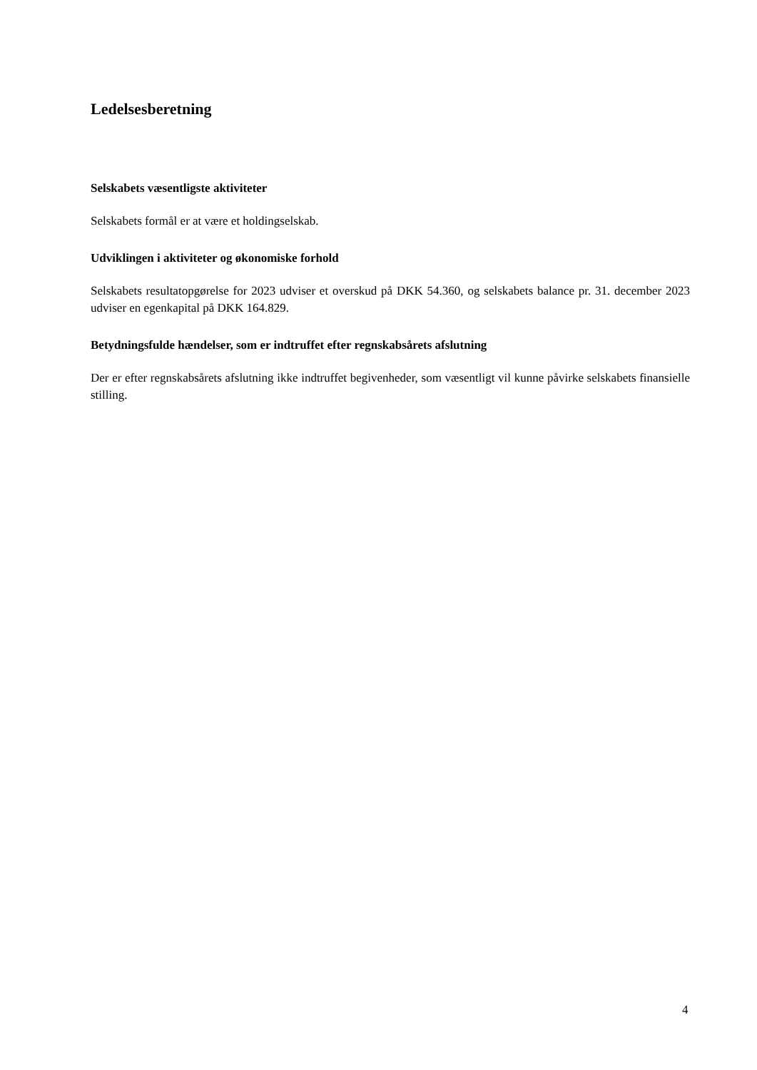Ledelsesberetning
Selskabets væsentligste aktiviteter
Selskabets formål er at være et holdingselskab.
Udviklingen i aktiviteter og økonomiske forhold
Selskabets resultatopgørelse for 2023 udviser et overskud på DKK 54.360, og selskabets balance pr. 31. december 2023 udviser en egenkapital på DKK 164.829.
Betydningsfulde hændelser, som er indtruffet efter regnskabsårets afslutning
Der er efter regnskabsårets afslutning ikke indtruffet begivenheder, som væsentligt vil kunne påvirke selskabets finansielle stilling.
4